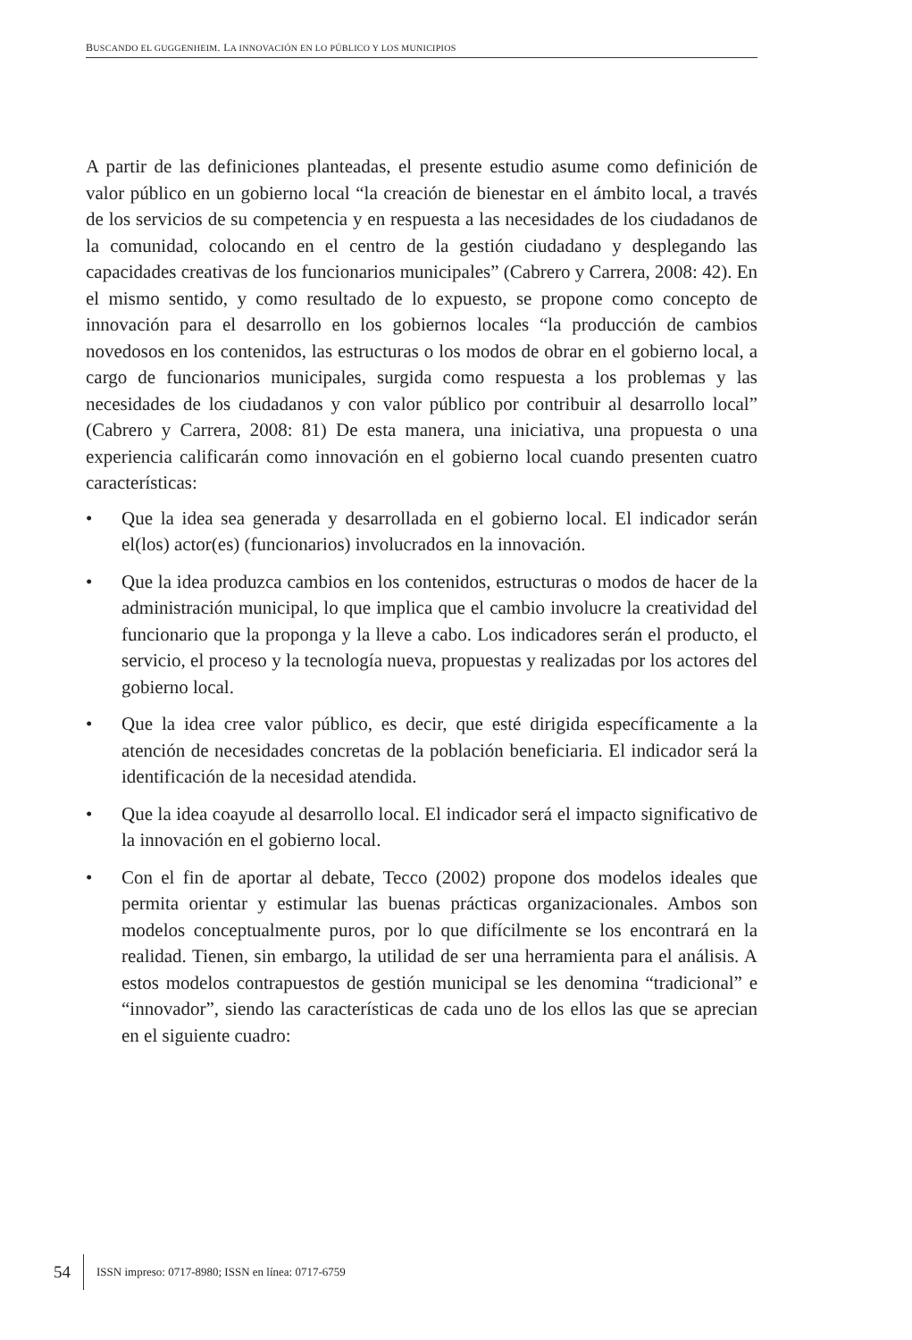BUSCANDO EL GUGGENHEIM. LA INNOVACIÓN EN LO PÚBLICO Y LOS MUNICIPIOS
A partir de las definiciones planteadas, el presente estudio asume como definición de valor público en un gobierno local “la creación de bienestar en el ámbito local, a través de los servicios de su competencia y en respuesta a las necesidades de los ciudadanos de la comunidad, colocando en el centro de la gestión ciudadano y desplegando las capacidades creativas de los funcionarios municipales” (Cabrero y Carrera, 2008: 42). En el mismo sentido, y como resultado de lo expuesto, se propone como concepto de innovación para el desarrollo en los gobiernos locales “la producción de cambios novedosos en los contenidos, las estructuras o los modos de obrar en el gobierno local, a cargo de funcionarios municipales, surgida como respuesta a los problemas y las necesidades de los ciudadanos y con valor público por contribuir al desarrollo local” (Cabrero y Carrera, 2008: 81) De esta manera, una iniciativa, una propuesta o una experiencia calificarán como innovación en el gobierno local cuando presenten cuatro características:
• Que la idea sea generada y desarrollada en el gobierno local. El indicador serán el(los) actor(es) (funcionarios) involucrados en la innovación.
• Que la idea produzca cambios en los contenidos, estructuras o modos de hacer de la administración municipal, lo que implica que el cambio involucre la creatividad del funcionario que la proponga y la lleve a cabo. Los indicadores serán el producto, el servicio, el proceso y la tecnología nueva, propuestas y realizadas por los actores del gobierno local.
• Que la idea cree valor público, es decir, que esté dirigida específicamente a la atención de necesidades concretas de la población beneficiaria. El indicador será la identificación de la necesidad atendida.
• Que la idea coayude al desarrollo local. El indicador será el impacto significativo de la innovación en el gobierno local.
• Con el fin de aportar al debate, Tecco (2002) propone dos modelos ideales que permita orientar y estimular las buenas prácticas organizacionales. Ambos son modelos conceptualmente puros, por lo que difícilmente se los encontrará en la realidad. Tienen, sin embargo, la utilidad de ser una herramienta para el análisis. A estos modelos contrapuestos de gestión municipal se les denomina “tradicional” e “innovador”, siendo las características de cada uno de los ellos las que se aprecian en el siguiente cuadro:
54 ISSN impreso: 0717-8980; ISSN en línea: 0717-6759